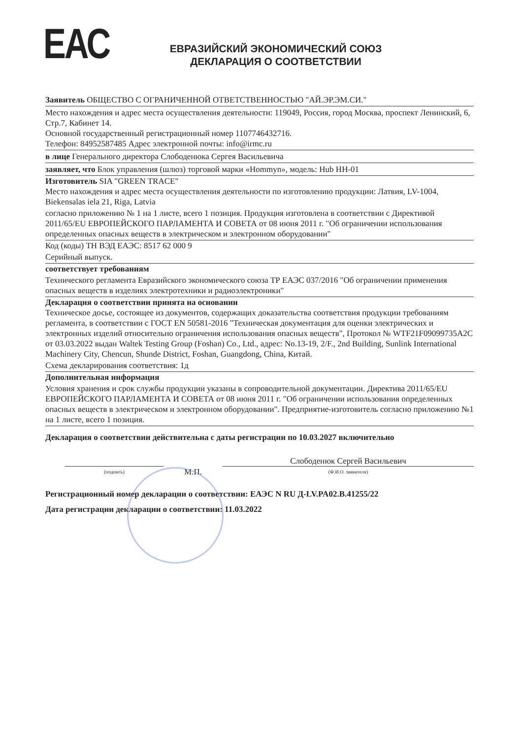ЕАС
ЕВРАЗИЙСКИЙ ЭКОНОМИЧЕСКИЙ СОЮЗ
ДЕКЛАРАЦИЯ О СООТВЕТСТВИИ
Заявитель ОБЩЕСТВО С ОГРАНИЧЕННОЙ ОТВЕТСТВЕННОСТЬЮ "АЙ.ЭР.ЭМ.СИ."
Место нахождения и адрес места осуществления деятельности: 119049, Россия, город Москва, проспект Ленинский, 6, Стр.7, Кабинет 14.
Основной государственный регистрационный номер 1107746432716.
Телефон: 84952587485 Адрес электронной почты: info@irmc.ru
в лице Генерального директора Слободенюка Сергея Васильевича
заявляет, что Блок управления (шлюз) торговой марки «Hommyn», модель: Hub HH-01
Изготовитель SIA "GREEN TRACE"
Место нахождения и адрес места осуществления деятельности по изготовлению продукции: Латвия, LV-1004, Biekensalas iela 21, Riga, Latvia
согласно приложению № 1 на 1 листе, всего 1 позиция. Продукция изготовлена в соответствии с Директивой 2011/65/EU ЕВРОПЕЙСКОГО ПАРЛАМЕНТА И СОВЕТА от 08 июня 2011 г. "Об ограничении использования определенных опасных веществ в электрическом и электронном оборудовании"
Код (коды) ТН ВЭД ЕАЭС: 8517 62 000 9
Серийный выпуск.
соответствует требованиям
Технического регламента Евразийского экономического союза ТР ЕАЭС 037/2016 "Об ограничении применения опасных веществ в изделиях электротехники и радиоэлектроники"
Декларация о соответствии принята на основании
Техническое досье, состоящее из документов, содержащих доказательства соответствия продукции требованиям регламента, в соответствии с ГОСТ EN 50581-2016 "Техническая документация для оценки электрических и электронных изделий относительно ограничения использования опасных веществ", Протокол № WTF21F09099735A2C от 03.03.2022 выдан Waltek Testing Group (Foshan) Co., Ltd., адрес: No.13-19, 2/F., 2nd Building, Sunlink International Machinery City, Chencun, Shunde District, Foshan, Guangdong, China, Китай.
Схема декларирования соответствия: 1д
Дополнительная информация
Условия хранения и срок службы продукции указаны в сопроводительной документации. Директива 2011/65/EU ЕВРОПЕЙСКОГО ПАРЛАМЕНТА И СОВЕТА от 08 июня 2011 г. "Об ограничении использования определенных опасных веществ в электрическом и электронном оборудовании". Предприятие-изготовитель согласно приложению №1 на 1 листе, всего 1 позиция.
Декларация о соответствии действительна с даты регистрации по 10.03.2027 включительно
(подпись)
М.П.
Слободенюк Сергей Васильевич
(Ф.И.О. заявителя)
Регистрационный номер декларации о соответствии: ЕАЭС N RU Д-LV.PA02.B.41255/22
Дата регистрации декларации о соответствии: 11.03.2022